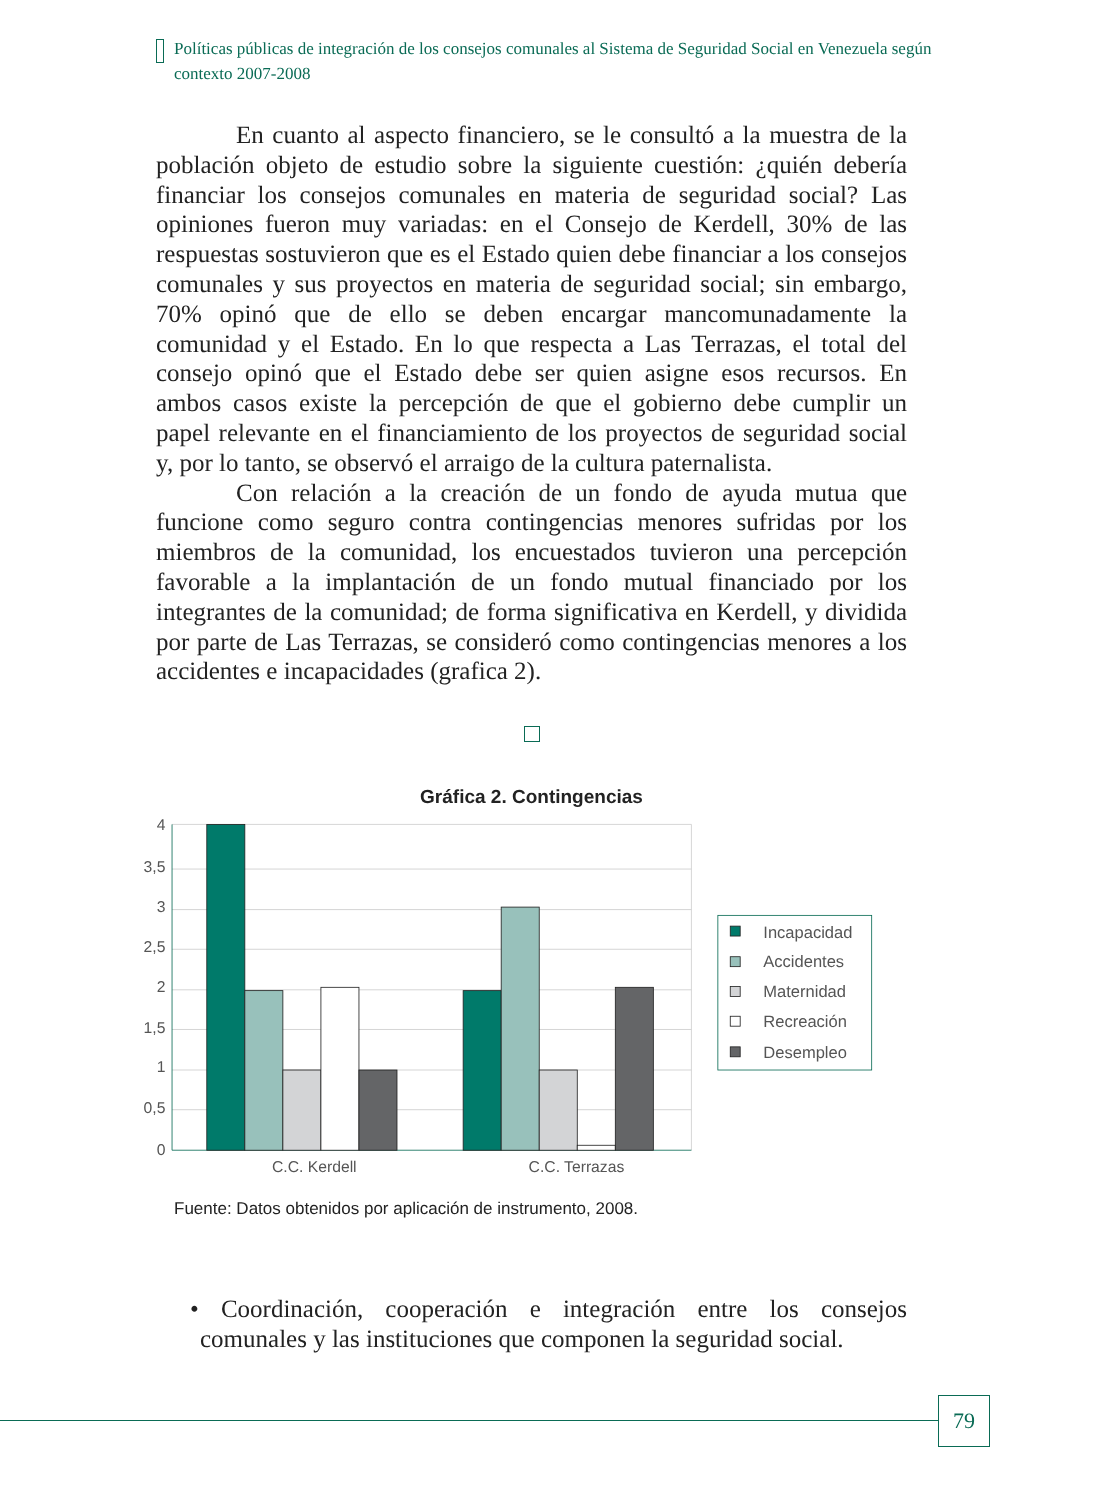Políticas públicas de integración de los consejos comunales al Sistema de Seguridad Social en Venezuela según contexto 2007-2008
En cuanto al aspecto financiero, se le consultó a la muestra de la población objeto de estudio sobre la siguiente cuestión: ¿quién debería financiar los consejos comunales en materia de seguridad social? Las opiniones fueron muy variadas: en el Consejo de Kerdell, 30% de las respuestas sostuvieron que es el Estado quien debe financiar a los consejos comunales y sus proyectos en materia de seguridad social; sin embargo, 70% opinó que de ello se deben encargar mancomunadamente la comunidad y el Estado. En lo que respecta a Las Terrazas, el total del consejo opinó que el Estado debe ser quien asigne esos recursos. En ambos casos existe la percepción de que el gobierno debe cumplir un papel relevante en el financiamiento de los proyectos de seguridad social y, por lo tanto, se observó el arraigo de la cultura paternalista.
Con relación a la creación de un fondo de ayuda mutua que funcione como seguro contra contingencias menores sufridas por los miembros de la comunidad, los encuestados tuvieron una percepción favorable a la implantación de un fondo mutual financiado por los integrantes de la comunidad; de forma significativa en Kerdell, y dividida por parte de Las Terrazas, se consideró como contingencias menores a los accidentes e incapacidades (grafica 2).
Gráfica 2. Contingencias
4
3,5
3
2,5
2
1,5
1
0,5
0
C.C. Kerdell
C.C. Terrazas
Incapacidad
Accidentes
Maternidad
Recreación
Desempleo
Fuente: Datos obtenidos por aplicación de instrumento, 2008.
• Coordinación, cooperación e integración entre los consejos comunales y las instituciones que componen la seguridad social.
79